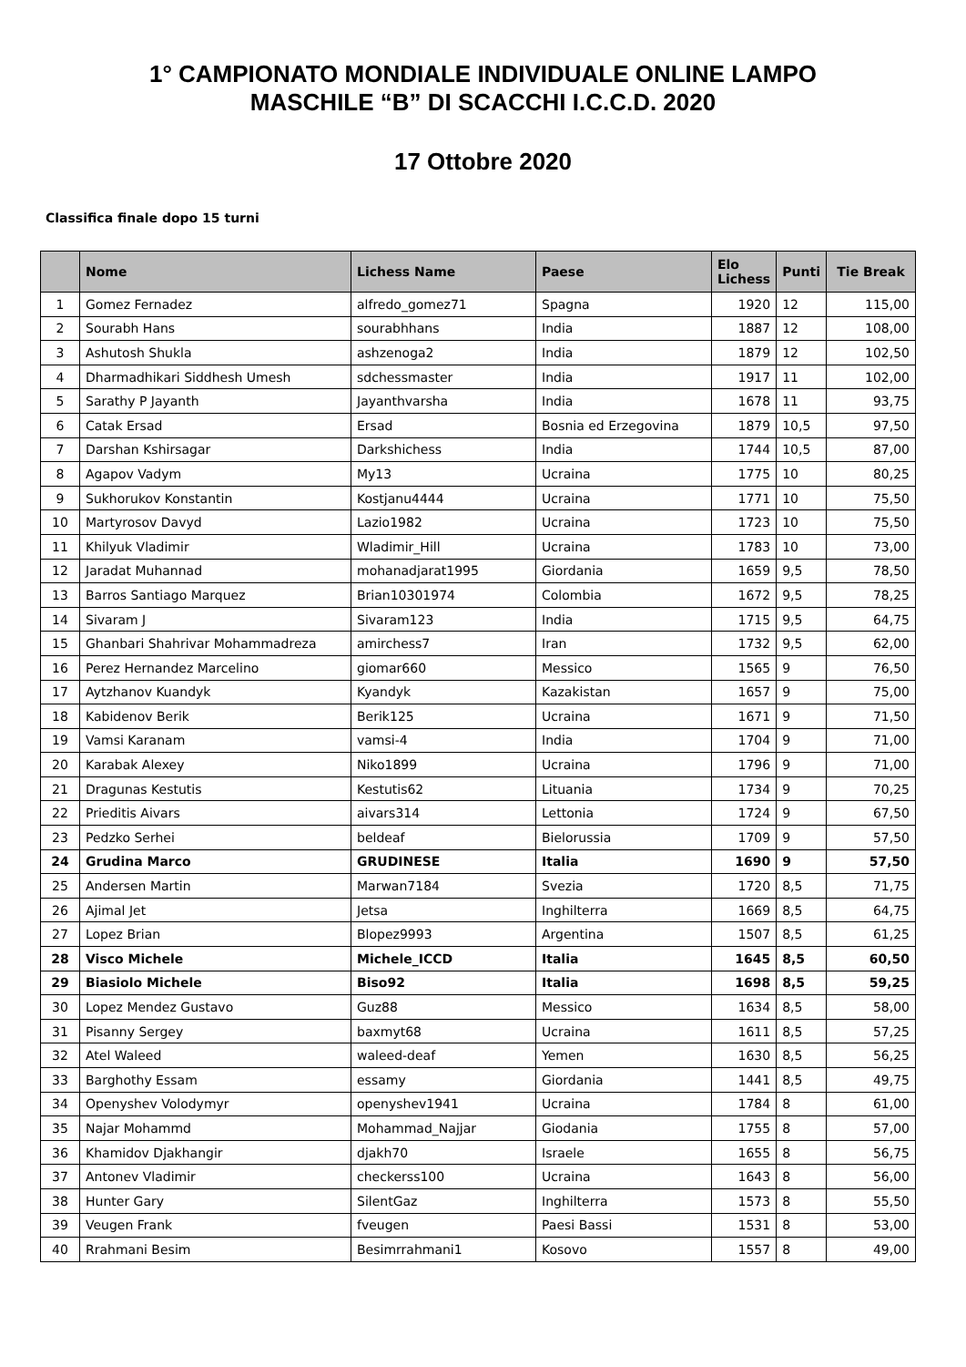1° CAMPIONATO MONDIALE INDIVIDUALE ONLINE LAMPO
MASCHILE “B” DI SCACCHI I.C.C.D. 2020
17 Ottobre 2020
Classifica finale dopo 15 turni
| | Nome | Lichess Name | Paese | Elo Lichess | Punti | Tie Break |
| --- | --- | --- | --- | --- | --- | --- |
| 1 | Gomez Fernadez | alfredo_gomez71 | Spagna | 1920 | 12 | 115,00 |
| 2 | Sourabh Hans | sourabhhans | India | 1887 | 12 | 108,00 |
| 3 | Ashutosh Shukla | ashzenoga2 | India | 1879 | 12 | 102,50 |
| 4 | Dharmadhikari Siddhesh Umesh | sdchessmaster | India | 1917 | 11 | 102,00 |
| 5 | Sarathy P Jayanth | Jayanthvarsha | India | 1678 | 11 | 93,75 |
| 6 | Catak Ersad | Ersad | Bosnia ed Erzegovina | 1879 | 10,5 | 97,50 |
| 7 | Darshan Kshirsagar | Darkshichess | India | 1744 | 10,5 | 87,00 |
| 8 | Agapov Vadym | My13 | Ucraina | 1775 | 10 | 80,25 |
| 9 | Sukhorukov Konstantin | Kostjanu4444 | Ucraina | 1771 | 10 | 75,50 |
| 10 | Martyrosov Davyd | Lazio1982 | Ucraina | 1723 | 10 | 75,50 |
| 11 | Khilyuk Vladimir | Wladimir_Hill | Ucraina | 1783 | 10 | 73,00 |
| 12 | Jaradat Muhannad | mohanadjarat1995 | Giordania | 1659 | 9,5 | 78,50 |
| 13 | Barros Santiago Marquez | Brian10301974 | Colombia | 1672 | 9,5 | 78,25 |
| 14 | Sivaram J | Sivaram123 | India | 1715 | 9,5 | 64,75 |
| 15 | Ghanbari Shahrivar Mohammadreza | amirchess7 | Iran | 1732 | 9,5 | 62,00 |
| 16 | Perez Hernandez Marcelino | giomar660 | Messico | 1565 | 9 | 76,50 |
| 17 | Aytzhanov Kuandyk | Kyandyk | Kazakistan | 1657 | 9 | 75,00 |
| 18 | Kabidenov Berik | Berik125 | Ucraina | 1671 | 9 | 71,50 |
| 19 | Vamsi Karanam | vamsi-4 | India | 1704 | 9 | 71,00 |
| 20 | Karabak Alexey | Niko1899 | Ucraina | 1796 | 9 | 71,00 |
| 21 | Dragunas Kestutis | Kestutis62 | Lituania | 1734 | 9 | 70,25 |
| 22 | Prieditis Aivars | aivars314 | Lettonia | 1724 | 9 | 67,50 |
| 23 | Pedzko Serhei | beldeaf | Bielorussia | 1709 | 9 | 57,50 |
| 24 | Grudina Marco | GRUDINESE | Italia | 1690 | 9 | 57,50 |
| 25 | Andersen Martin | Marwan7184 | Svezia | 1720 | 8,5 | 71,75 |
| 26 | Ajimal Jet | Jetsa | Inghilterra | 1669 | 8,5 | 64,75 |
| 27 | Lopez Brian | Blopez9993 | Argentina | 1507 | 8,5 | 61,25 |
| 28 | Visco Michele | Michele_ICCD | Italia | 1645 | 8,5 | 60,50 |
| 29 | Biasiolo Michele | Biso92 | Italia | 1698 | 8,5 | 59,25 |
| 30 | Lopez Mendez Gustavo | Guz88 | Messico | 1634 | 8,5 | 58,00 |
| 31 | Pisanny Sergey | baxmyt68 | Ucraina | 1611 | 8,5 | 57,25 |
| 32 | Atel Waleed | waleed-deaf | Yemen | 1630 | 8,5 | 56,25 |
| 33 | Barghothy Essam | essamy | Giordania | 1441 | 8,5 | 49,75 |
| 34 | Openyshev Volodymyr | openyshev1941 | Ucraina | 1784 | 8 | 61,00 |
| 35 | Najar Mohammd | Mohammad_Najjar | Giodania | 1755 | 8 | 57,00 |
| 36 | Khamidov Djakhangir | djakh70 | Israele | 1655 | 8 | 56,75 |
| 37 | Antonev Vladimir | checkerss100 | Ucraina | 1643 | 8 | 56,00 |
| 38 | Hunter Gary | SilentGaz | Inghilterra | 1573 | 8 | 55,50 |
| 39 | Veugen Frank | fveugen | Paesi Bassi | 1531 | 8 | 53,00 |
| 40 | Rrahmani Besim | Besimrrahmani1 | Kosovo | 1557 | 8 | 49,00 |